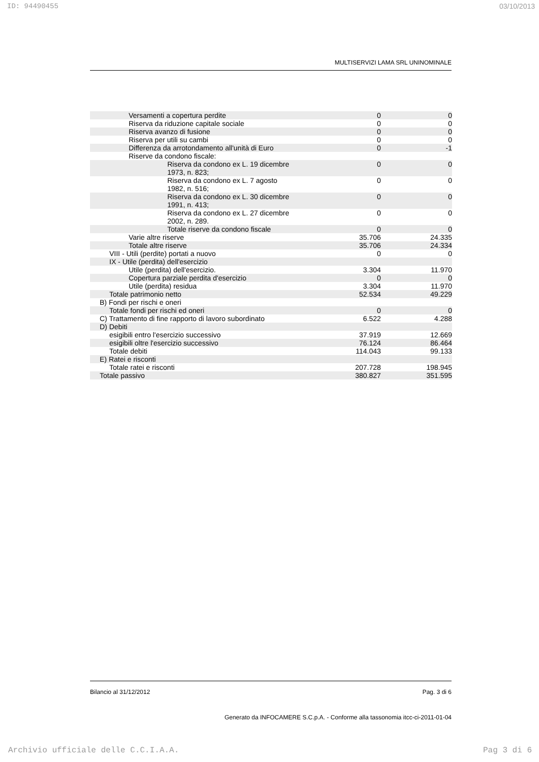ID: 94490455 03/10/2013
MULTISERVIZI LAMA SRL UNINOMINALE
| Versamenti a copertura perdite | 0 | 0 |
| Riserva da riduzione capitale sociale | 0 | 0 |
| Riserva avanzo di fusione | 0 | 0 |
| Riserva per utili su cambi | 0 | 0 |
| Differenza da arrotondamento all'unità di Euro | 0 | -1 |
| Riserve da condono fiscale: | | |
| Riserva da condono ex L. 19 dicembre 1973, n. 823; | 0 | 0 |
| Riserva da condono ex L. 7 agosto 1982, n. 516; | 0 | 0 |
| Riserva da condono ex L. 30 dicembre 1991, n. 413; | 0 | 0 |
| Riserva da condono ex L. 27 dicembre 2002, n. 289. | 0 | 0 |
| Totale riserve da condono fiscale | 0 | 0 |
| Varie altre riserve | 35.706 | 24.335 |
| Totale altre riserve | 35.706 | 24.334 |
| VIII - Utili (perdite) portati a nuovo | 0 | 0 |
| IX - Utile (perdita) dell'esercizio | | |
| Utile (perdita) dell'esercizio. | 3.304 | 11.970 |
| Copertura parziale perdita d'esercizio | 0 | 0 |
| Utile (perdita) residua | 3.304 | 11.970 |
| Totale patrimonio netto | 52.534 | 49.229 |
| B) Fondi per rischi e oneri | | |
| Totale fondi per rischi ed oneri | 0 | 0 |
| C) Trattamento di fine rapporto di lavoro subordinato | 6.522 | 4.288 |
| D) Debiti | | |
| esigibili entro l'esercizio successivo | 37.919 | 12.669 |
| esigibili oltre l'esercizio successivo | 76.124 | 86.464 |
| Totale debiti | 114.043 | 99.133 |
| E) Ratei e risconti | | |
| Totale ratei e risconti | 207.728 | 198.945 |
| Totale passivo | 380.827 | 351.595 |
Bilancio al 31/12/2012 Pag. 3 di 6
Generato da INFOCAMERE S.C.p.A. - Conforme alla tassonomia itcc-ci-2011-01-04
Archivio ufficiale delle C.C.I.A.A. Pag 3 di 6